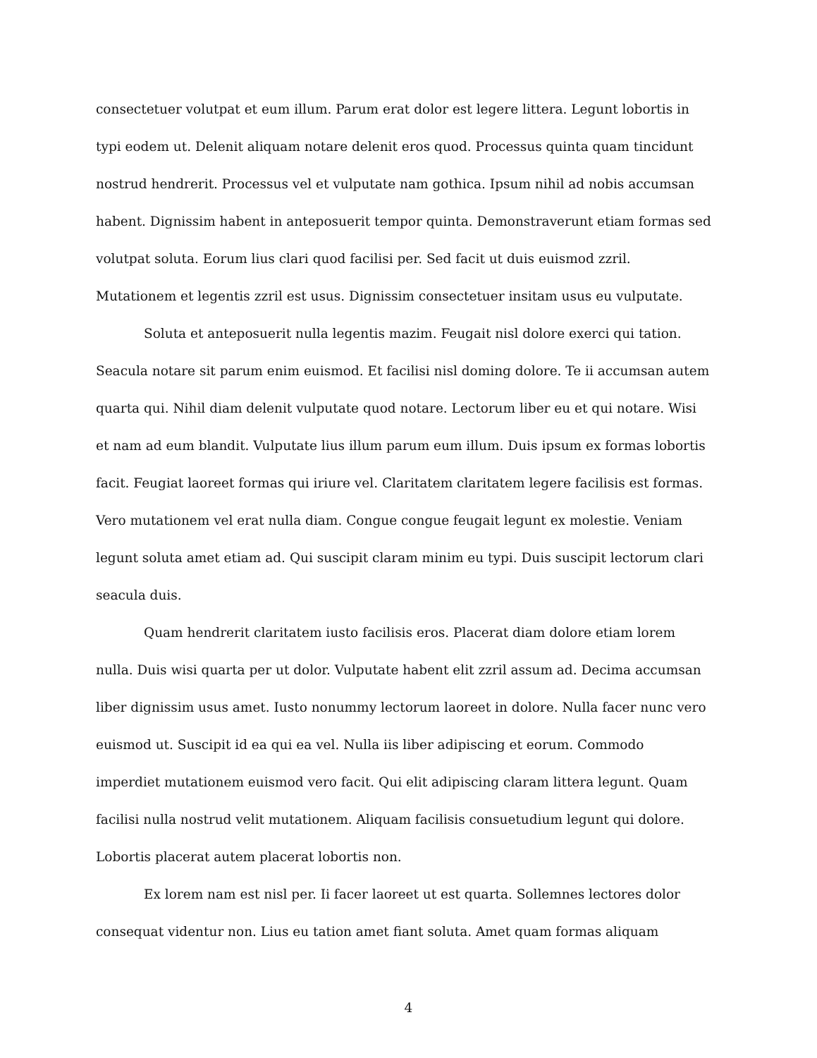consectetuer volutpat et eum illum. Parum erat dolor est legere littera. Legunt lobortis in typi eodem ut. Delenit aliquam notare delenit eros quod. Processus quinta quam tincidunt nostrud hendrerit. Processus vel et vulputate nam gothica. Ipsum nihil ad nobis accumsan habent. Dignissim habent in anteposuerit tempor quinta. Demonstraverunt etiam formas sed volutpat soluta. Eorum lius clari quod facilisi per. Sed facit ut duis euismod zzril. Mutationem et legentis zzril est usus. Dignissim consectetuer insitam usus eu vulputate.
Soluta et anteposuerit nulla legentis mazim. Feugait nisl dolore exerci qui tation. Seacula notare sit parum enim euismod. Et facilisi nisl doming dolore. Te ii accumsan autem quarta qui. Nihil diam delenit vulputate quod notare. Lectorum liber eu et qui notare. Wisi et nam ad eum blandit. Vulputate lius illum parum eum illum. Duis ipsum ex formas lobortis facit. Feugiat laoreet formas qui iriure vel. Claritatem claritatem legere facilisis est formas. Vero mutationem vel erat nulla diam. Congue congue feugait legunt ex molestie. Veniam legunt soluta amet etiam ad. Qui suscipit claram minim eu typi. Duis suscipit lectorum clari seacula duis.
Quam hendrerit claritatem iusto facilisis eros. Placerat diam dolore etiam lorem nulla. Duis wisi quarta per ut dolor. Vulputate habent elit zzril assum ad. Decima accumsan liber dignissim usus amet. Iusto nonummy lectorum laoreet in dolore. Nulla facer nunc vero euismod ut. Suscipit id ea qui ea vel. Nulla iis liber adipiscing et eorum. Commodo imperdiet mutationem euismod vero facit. Qui elit adipiscing claram littera legunt. Quam facilisi nulla nostrud velit mutationem. Aliquam facilisis consuetudium legunt qui dolore. Lobortis placerat autem placerat lobortis non.
Ex lorem nam est nisl per. Ii facer laoreet ut est quarta. Sollemnes lectores dolor consequat videntur non. Lius eu tation amet fiant soluta. Amet quam formas aliquam
4